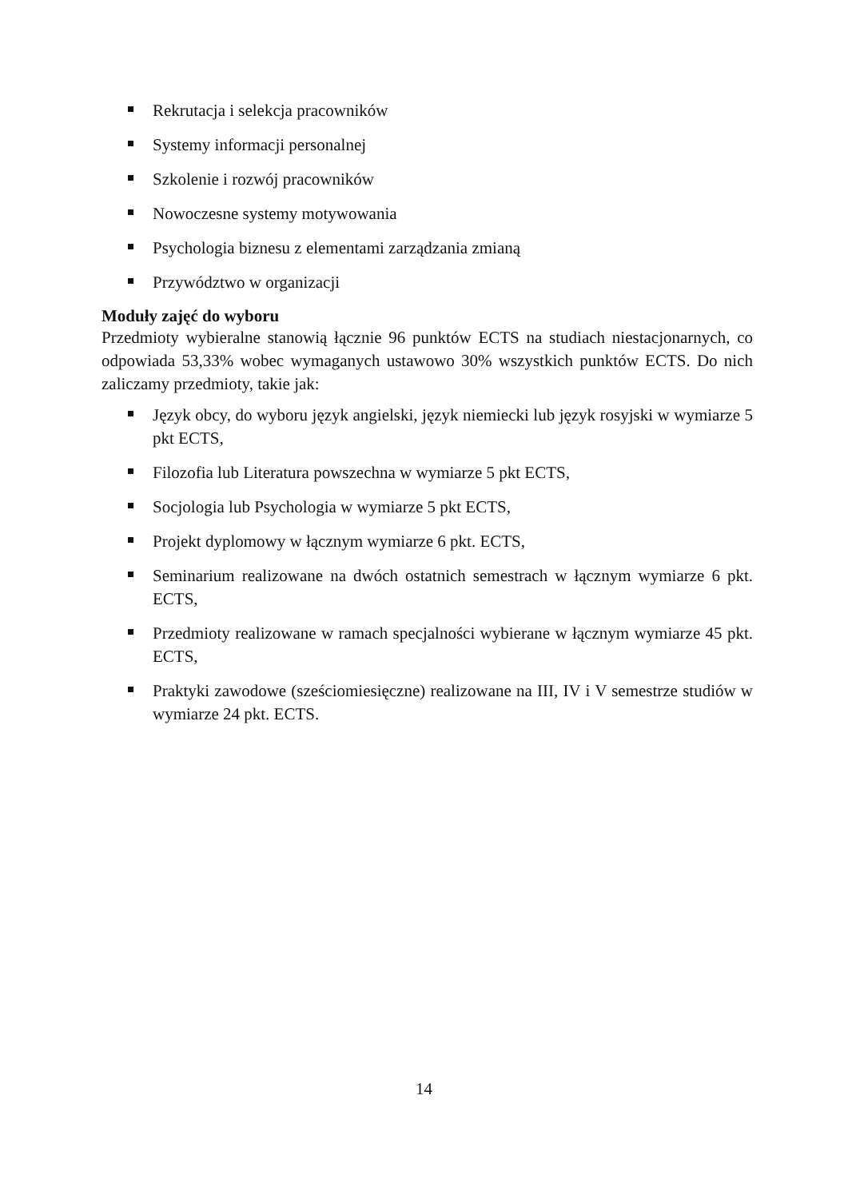Rekrutacja i selekcja pracowników
Systemy informacji personalnej
Szkolenie i rozwój pracowników
Nowoczesne systemy motywowania
Psychologia biznesu z elementami zarządzania zmianą
Przywództwo w organizacji
Moduły zajęć do wyboru
Przedmioty wybieralne stanowią łącznie 96 punktów ECTS na studiach niestacjonarnych, co odpowiada 53,33% wobec wymaganych ustawowo 30% wszystkich punktów ECTS. Do nich zaliczamy przedmioty, takie jak:
Język obcy, do wyboru język angielski, język niemiecki lub język rosyjski w wymiarze 5 pkt ECTS,
Filozofia lub Literatura powszechna w wymiarze 5 pkt ECTS,
Socjologia lub Psychologia w wymiarze 5 pkt ECTS,
Projekt dyplomowy w łącznym wymiarze 6 pkt. ECTS,
Seminarium realizowane na dwóch ostatnich semestrach w łącznym wymiarze 6 pkt. ECTS,
Przedmioty realizowane w ramach specjalności wybierane w łącznym wymiarze 45 pkt. ECTS,
Praktyki zawodowe (sześciomiesięczne) realizowane na III, IV i V semestrze studiów w wymiarze 24 pkt. ECTS.
14